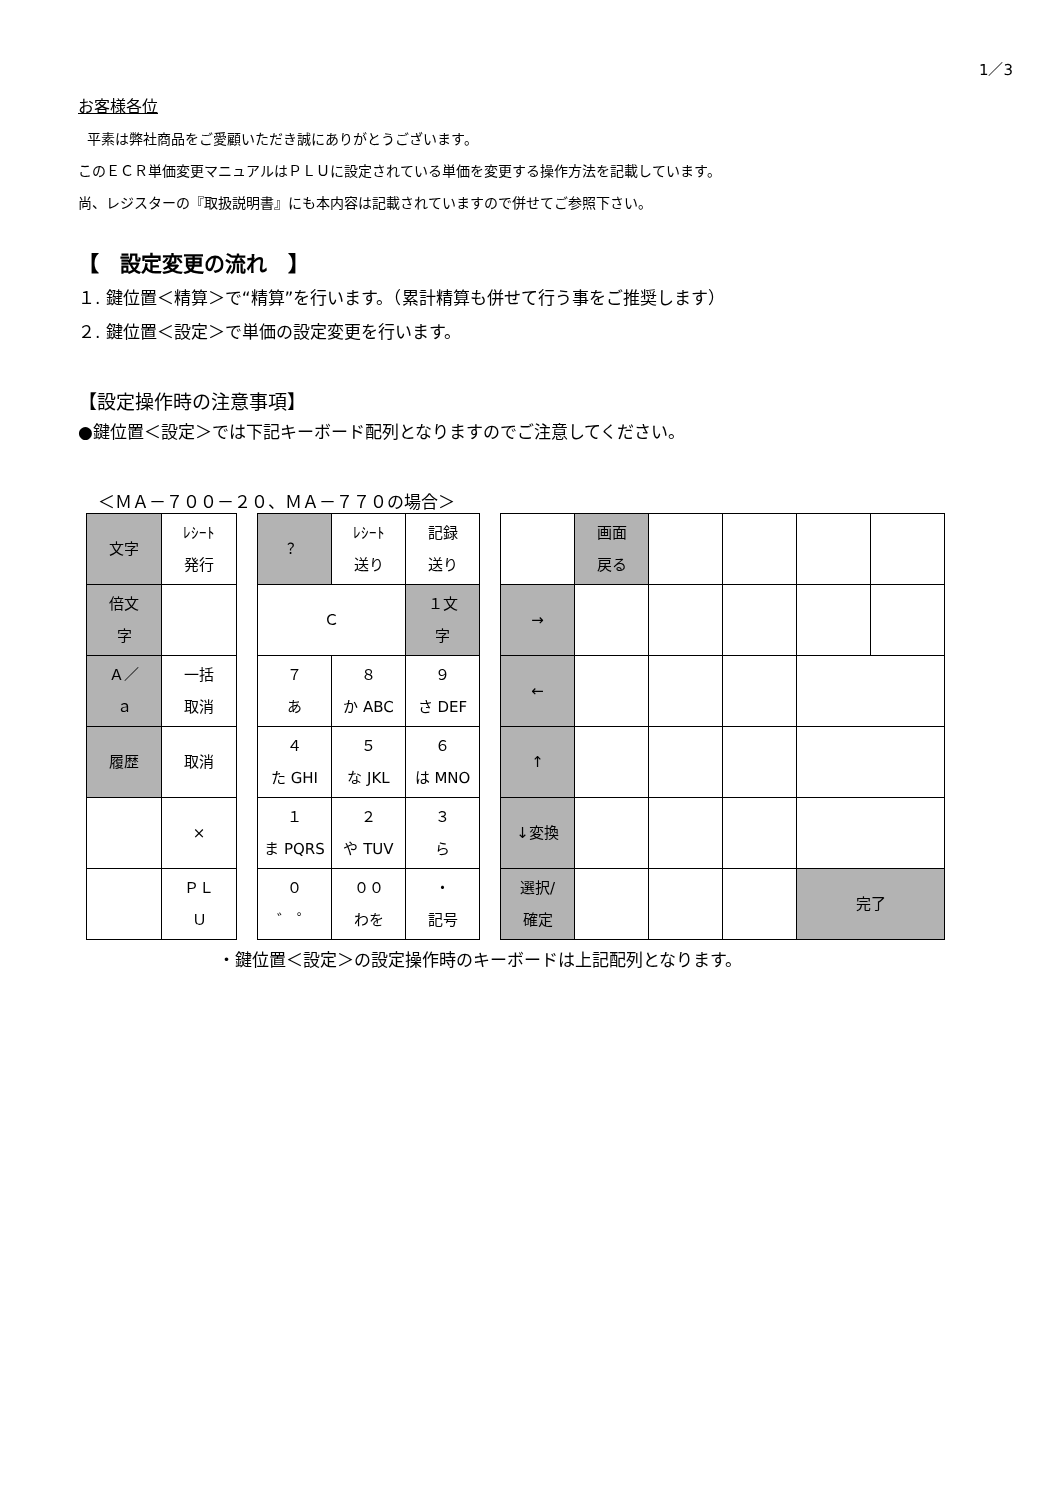1／3
お客様各位
平素は弊社商品をご愛顧いただき誠にありがとうございます。
このＥＣＲ単価変更マニュアルはＰＬＵに設定されている単価を変更する操作方法を記載しています。
尚、レジスターの『取扱説明書』にも本内容は記載されていますので併せてご参照下さい。
【　設定変更の流れ　】
１. 鍵位置＜精算＞で“精算”を行います。（累計精算も併せて行う事をご推奨します）
２. 鍵位置＜設定＞で単価の設定変更を行います。
【設定操作時の注意事項】
●鍵位置＜設定＞では下記キーボード配列となりますのでご注意してください。
＜ＭＡ－７００－２０、ＭＡ－７７０の場合＞
| 文字 | ﾚｼｰﾄ 発行 |
| 倍文 字 | |
| Ａ／ ａ | 一括 取消 |
| 履歴 | 取消 |
| | × |
| | ＰＬ Ｕ |
| ？ | ﾚｼｰﾄ 送り | 記録 送り |
| Ｃ | | １文 字 |
| ７ あ | ８ か ABC | ９ さ DEF |
| ４ た GHI | ５ な JKL | ６ は MNO |
| １ ま PQRS | ２ や TUV | ３ ら |
| ０ ゛ ゜ | ００ わを | ・ 記号 |
| | 画面 戻る | | | | |
| → | | | | | |
| ← | | | | | |
| ↑ | | | | | |
| ↓変換 | | | | | |
| 選択/ 確定 | | | | 完了 | |
・鍵位置＜設定＞の設定操作時のキーボードは上記配列となります。